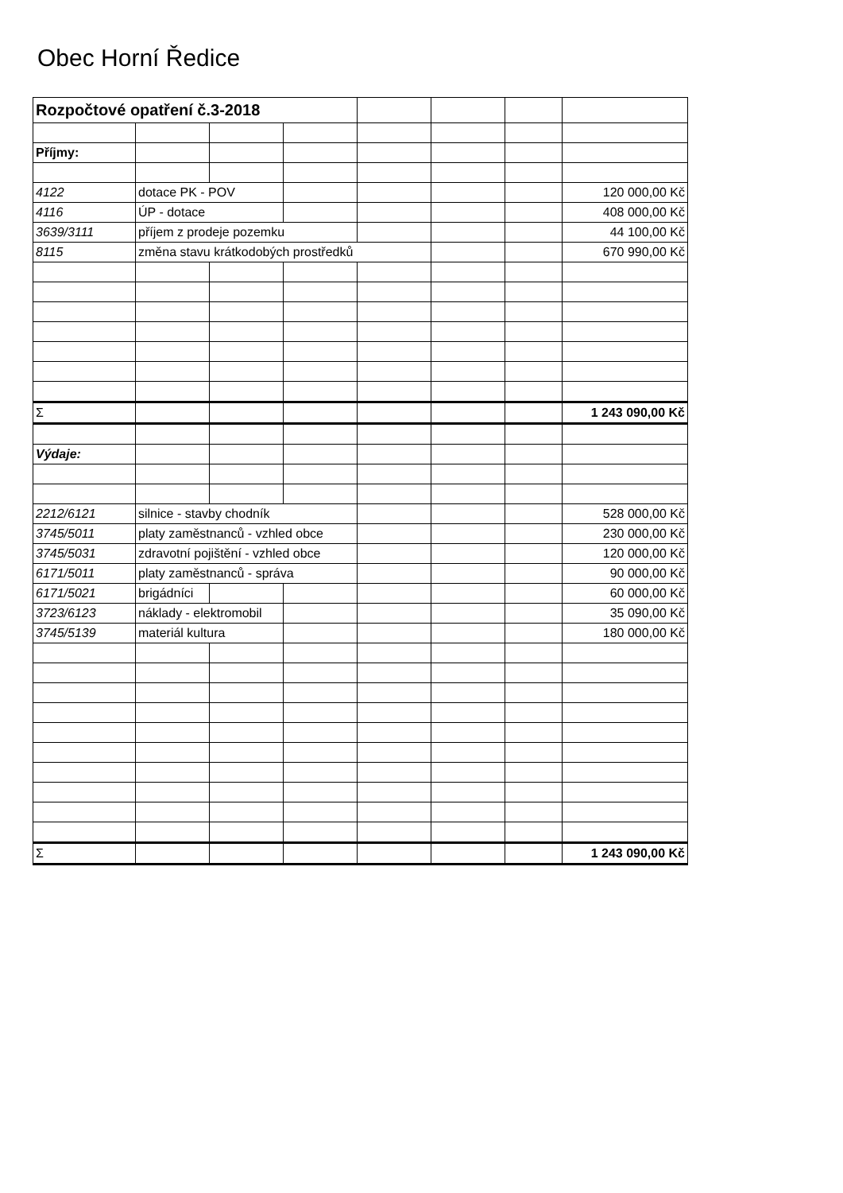Obec Horní Ředice
| Rozpočtové opatření č.3-2018 | | | | | | | |
| Příjmy: | | | | | | | |
| 4122 | dotace PK - POV | | | | | | 120 000,00 Kč |
| 4116 | ÚP - dotace | | | | | | 408 000,00 Kč |
| 3639/3111 | příjem z prodeje pozemku | | | | | | 44 100,00 Kč |
| 8115 | změna stavu krátkodobých prostředků | | | | | | 670 990,00 Kč |
| Σ | | | | | | | 1 243 090,00 Kč |
| Výdaje: | | | | | | | |
| 2212/6121 | silnice - stavby chodník | | | | | | 528 000,00 Kč |
| 3745/5011 | platy zaměstnanců - vzhled obce | | | | | | 230 000,00 Kč |
| 3745/5031 | zdravotní pojištění - vzhled obce | | | | | | 120 000,00 Kč |
| 6171/5011 | platy zaměstnanců - správa | | | | | | 90 000,00 Kč |
| 6171/5021 | brigádníci | | | | | | 60 000,00 Kč |
| 3723/6123 | náklady - elektromobil | | | | | | 35 090,00 Kč |
| 3745/5139 | materiál kultura | | | | | | 180 000,00 Kč |
| Σ | | | | | | | 1 243 090,00 Kč |